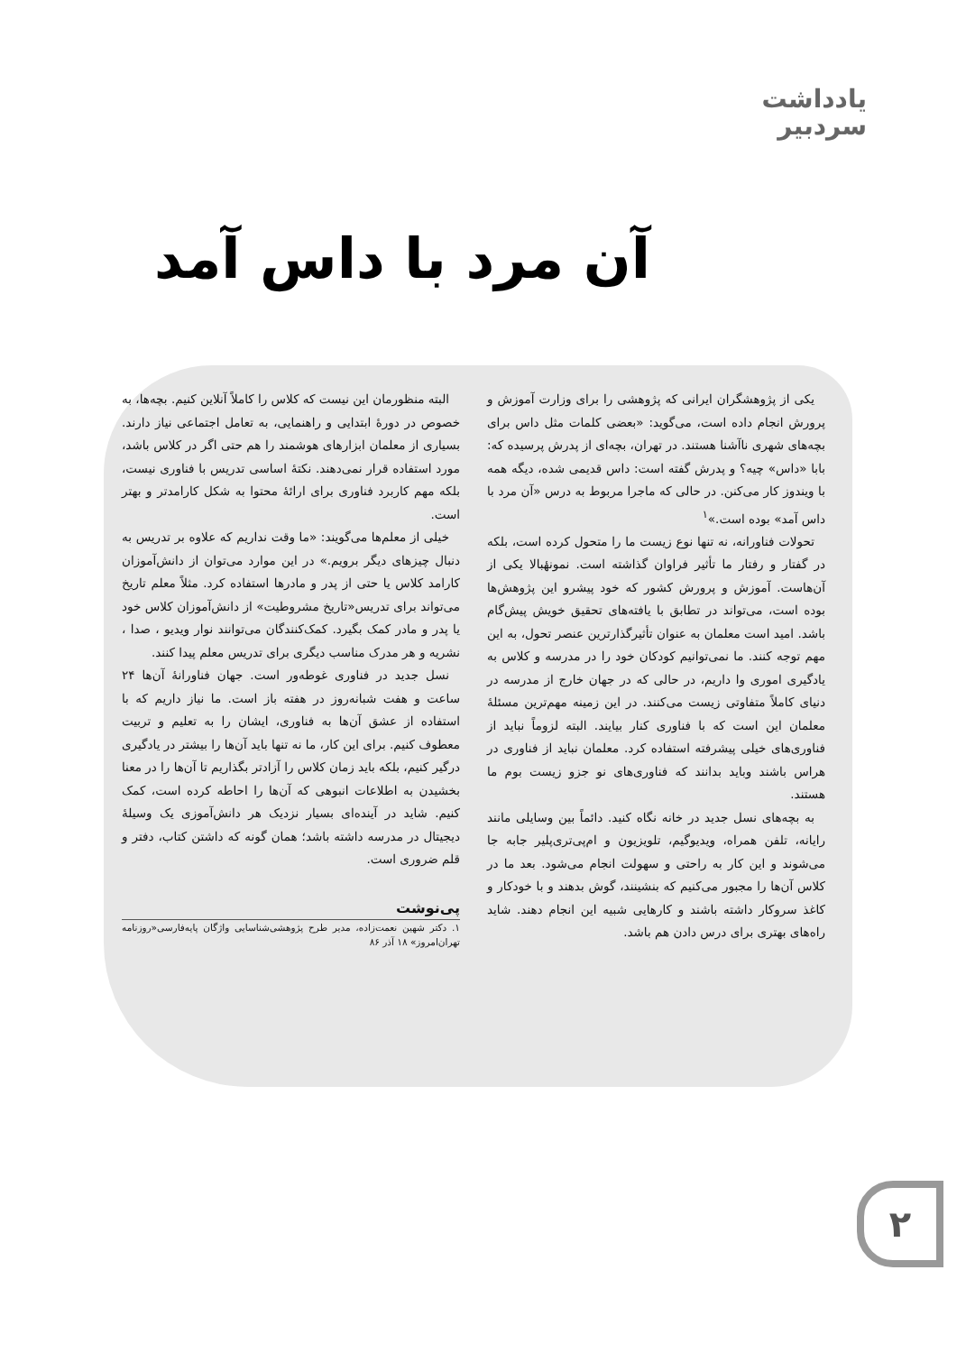یادداشت
سردبیر
آن مرد با داس آمد
یکی از پژوهشگران ایرانی که پژوهشی را برای وزارت آموزش و پرورش انجام داده است، می‌گوید: «بعضی کلمات مثل داس برای بچه‌های شهری ناآشنا هستند. در تهران، بچه‌ای از پدرش پرسیده که: بابا «داس» چیه؟ و پدرش گفته است: داس قدیمی شده، دیگه همه با ویندوز کار می‌کنن. در حالی که ماجرا مربوط به درس «آن مرد با داس آمد» بوده است.»<sup>۱</sup>
تحولات فناورانه، نه تنها نوع زیست ما را متحول کرده است، بلکه در گفتار و رفتار ما تأثیر فراوان گذاشته است. نمونهٔبالا یکی از آن‌هاست. آموزش و پرورش کشور که خود پیشرو این پژوهش‌ها بوده است، می‌تواند در تطابق با یافته‌های تحقیق خویش پیش‌گام باشد. امید است معلمان به عنوان تأثیرگذارترین عنصر تحول، به این مهم توجه کنند. ما نمی‌توانیم کودکان خود را در مدرسه و کلاس به یادگیری اموری وا داریم، در حالی که در جهان خارج از مدرسه در دنیای کاملاً متفاوتی زیست می‌کنند. در این زمینه مهم‌ترین مسئلهٔ معلمان این است که با فناوری کنار بیایند. البته لزوماً نباید از فناوری‌های خیلی پیشرفته استفاده کرد. معلمان نباید از فناوری در هراس باشند وباید بدانند که فناوری‌های نو جزو زیست بوم ما هستند.
به بچه‌های نسل جدید در خانه نگاه کنید. دائماً بین وسایلی مانند رایانه، تلفن همراه، ویدیوگیم، تلویزیون و ام‌پی‌تری‌پلیر جابه جا می‌شوند و این کار به راحتی و سهولت انجام می‌شود. بعد ما در کلاس آن‌ها را مجبور می‌کنیم که بنشینند، گوش بدهند و با خودکار و کاغذ سروکار داشته باشند و کارهایی شبیه این انجام دهند. شاید راه‌های بهتری برای درس دادن هم باشد.
البته منظورمان این نیست که کلاس را کاملاً آنلاین کنیم. بچه‌ها، به خصوص در دورهٔ ابتدایی و راهنمایی، به تعامل اجتماعی نیاز دارند. بسیاری از معلمان ابزارهای هوشمند را هم حتی اگر در کلاس باشد، مورد استفاده قرار نمی‌دهند. نکتهٔ اساسی تدریس با فناوری نیست، بلکه مهم کاربرد فناوری برای ارائهٔ محتوا به شکل کارامدتر و بهتر است.
خیلی از معلم‌ها می‌گویند: «ما وقت نداریم که علاوه بر تدریس به دنبال چیزهای دیگر برویم.» در این موارد می‌توان از دانش‌آموزان کارامد کلاس یا حتی از پدر و مادرها استفاده کرد. مثلاً معلم تاریخ می‌تواند برای تدریس«تاریخ مشروطیت» از دانش‌آموزان کلاس خود یا پدر و مادر کمک بگیرد. کمک‌کنندگان می‌توانند نوار ویدیو ، صدا ، نشریه و هر مدرک مناسب دیگری برای تدریس معلم پیدا کنند.
نسل جدید در فناوری غوطه‌ور است. جهان فناورانهٔ آن‌ها ۲۴ ساعت و هفت شبانه‌روز در هفته باز است. ما نیاز داریم که با استفاده از عشق آن‌ها به فناوری، ایشان را به تعلیم و تربیت معطوف کنیم. برای این کار، ما نه تنها باید آن‌ها را بیشتر در یادگیری درگیر کنیم، بلکه باید زمان کلاس را آزادتر بگذاریم تا آن‌ها را در معنا بخشیدن به اطلاعات انبوهی که آن‌ها را احاطه کرده است، کمک کنیم. شاید در آینده‌ای بسیار نزدیک هر دانش‌آموزی یک وسیلهٔ دیجیتال در مدرسه داشته باشد؛ همان گونه که داشتن کتاب، دفتر و قلم ضروری است.
پی‌نوشت
۱. دکتر شهین نعمت‌زاده، مدیر طرح پژوهشی‌شناسایی واژگان پایه‌فارسی«روزنامه تهران‌امروز» ۱۸ آذر ۸۶
۲